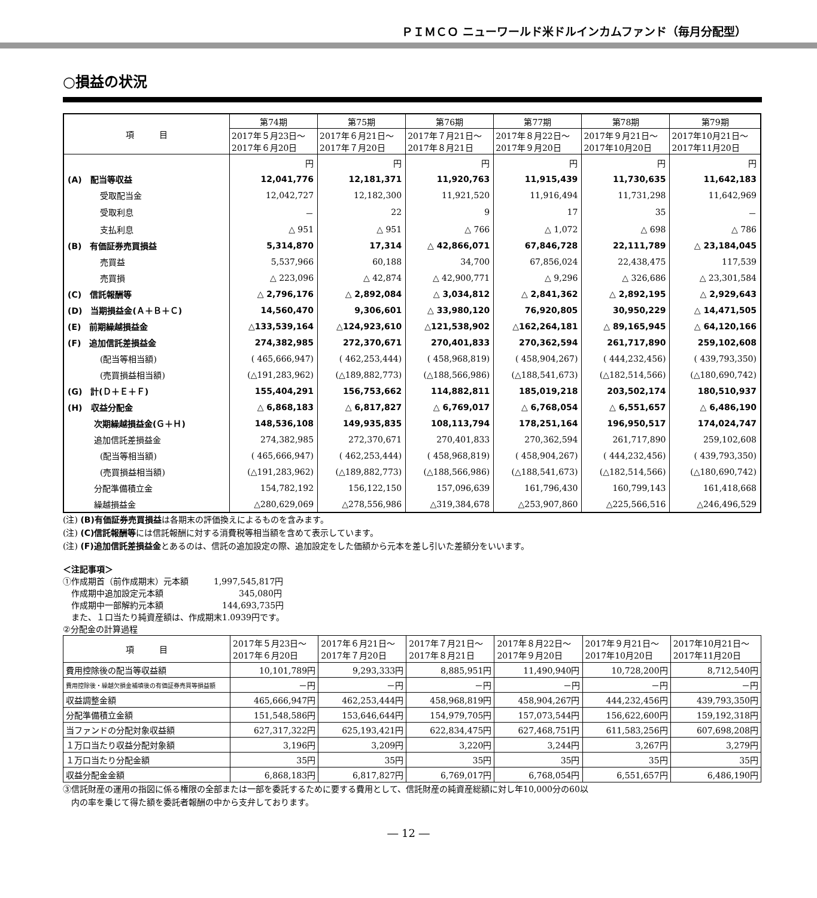ＰＩＭＣＯ ニューワールド米ドルインカムファンド（毎月分配型）
○損益の状況
| 項 目 | 第74期 | 第75期 | 第76期 | 第77期 | 第78期 | 第79期 |
| --- | --- | --- | --- | --- | --- | --- |
| | 2017年５月23日～ 2017年６月20日 | 2017年６月21日～ 2017年７月20日 | 2017年７月21日～ 2017年８月21日 | 2017年８月22日～ 2017年９月20日 | 2017年９月21日～ 2017年10月20日 | 2017年10月21日～ 2017年11月20日 |
| | 円 | 円 | 円 | 円 | 円 | 円 |
| (A) 配当等収益 | 12,041,776 | 12,181,371 | 11,920,763 | 11,915,439 | 11,730,635 | 11,642,183 |
| 受取配当金 | 12,042,727 | 12,182,300 | 11,921,520 | 11,916,494 | 11,731,298 | 11,642,969 |
| 受取利息 | － | 22 | 9 | 17 | 35 | － |
| 支払利息 | △ 951 | △ 951 | △ 766 | △ 1,072 | △ 698 | △ 786 |
| (B) 有価証券売買損益 | 5,314,870 | 17,314 | △ 42,866,071 | 67,846,728 | 22,111,789 | △ 23,184,045 |
| 売買益 | 5,537,966 | 60,188 | 34,700 | 67,856,024 | 22,438,475 | 117,539 |
| 売買損 | △ 223,096 | △ 42,874 | △ 42,900,771 | △ 9,296 | △ 326,686 | △ 23,301,584 |
| (C) 信託報酬等 | △ 2,796,176 | △ 2,892,084 | △ 3,034,812 | △ 2,841,362 | △ 2,892,195 | △ 2,929,643 |
| (D) 当期損益金(Ａ＋Ｂ＋Ｃ) | 14,560,470 | 9,306,601 | △ 33,980,120 | 76,920,805 | 30,950,229 | △ 14,471,505 |
| (E) 前期繰越損益金 | △133,539,164 | △124,923,610 | △121,538,902 | △162,264,181 | △ 89,165,945 | △ 64,120,166 |
| (F) 追加信託差損益金 | 274,382,985 | 272,370,671 | 270,401,833 | 270,362,594 | 261,717,890 | 259,102,608 |
| (配当等相当額) | ( 465,666,947) | ( 462,253,444) | ( 458,968,819) | ( 458,904,267) | ( 444,232,456) | ( 439,793,350) |
| (売買損益相当額) | (△191,283,962) | (△189,882,773) | (△188,566,986) | (△188,541,673) | (△182,514,566) | (△180,690,742) |
| (G) 計(Ｄ＋Ｅ＋Ｆ) | 155,404,291 | 156,753,662 | 114,882,811 | 185,019,218 | 203,502,174 | 180,510,937 |
| (H) 収益分配金 | △ 6,868,183 | △ 6,817,827 | △ 6,769,017 | △ 6,768,054 | △ 6,551,657 | △ 6,486,190 |
| 次期繰越損益金(Ｇ＋Ｈ) | 148,536,108 | 149,935,835 | 108,113,794 | 178,251,164 | 196,950,517 | 174,024,747 |
| 追加信託差損益金 | 274,382,985 | 272,370,671 | 270,401,833 | 270,362,594 | 261,717,890 | 259,102,608 |
| (配当等相当額) | ( 465,666,947) | ( 462,253,444) | ( 458,968,819) | ( 458,904,267) | ( 444,232,456) | ( 439,793,350) |
| (売買損益相当額) | (△191,283,962) | (△189,882,773) | (△188,566,986) | (△188,541,673) | (△182,514,566) | (△180,690,742) |
| 分配準備積立金 | 154,782,192 | 156,122,150 | 157,096,639 | 161,796,430 | 160,799,143 | 161,418,668 |
| 繰越損益金 | △280,629,069 | △278,556,986 | △319,384,678 | △253,907,860 | △225,566,516 | △246,496,529 |
(注) (B)有価証券売買損益は各期末の評価換えによるものを含みます。
(注) (C)信託報酬等には信託報酬に対する消費税等相当額を含めて表示しています。
(注) (F)追加信託差損益金とあるのは、信託の追加設定の際、追加設定をした価額から元本を差し引いた差額分をいいます。
＜注記事項＞
①作成期首（前作成期末）元本額　　　1,997,545,817円
　作成期中追加設定元本額　　　　　　　　　345,080円
　作成期中一部解約元本額　　　　　　　144,693,735円
　また、１口当たり純資産額は、作成期末1.0939円です。
②分配金の計算過程
| 項 目 | 2017年５月23日～ 2017年６月20日 | 2017年６月21日～ 2017年７月20日 | 2017年７月21日～ 2017年８月21日 | 2017年８月22日～ 2017年９月20日 | 2017年９月21日～ 2017年10月20日 | 2017年10月21日～ 2017年11月20日 |
| --- | --- | --- | --- | --- | --- | --- |
| 費用控除後の配当等収益額 | 10,101,789円 | 9,293,333円 | 8,885,951円 | 11,490,940円 | 10,728,200円 | 8,712,540円 |
| 費用控除後・繰越欠損金補填後の有価証券売買等損益額 | －円 | －円 | －円 | －円 | －円 | －円 |
| 収益調整金額 | 465,666,947円 | 462,253,444円 | 458,968,819円 | 458,904,267円 | 444,232,456円 | 439,793,350円 |
| 分配準備積立金額 | 151,548,586円 | 153,646,644円 | 154,979,705円 | 157,073,544円 | 156,622,600円 | 159,192,318円 |
| 当ファンドの分配対象収益額 | 627,317,322円 | 625,193,421円 | 622,834,475円 | 627,468,751円 | 611,583,256円 | 607,698,208円 |
| １万口当たり収益分配対象額 | 3,196円 | 3,209円 | 3,220円 | 3,244円 | 3,267円 | 3,279円 |
| １万口当たり分配金額 | 35円 | 35円 | 35円 | 35円 | 35円 | 35円 |
| 収益分配金金額 | 6,868,183円 | 6,817,827円 | 6,769,017円 | 6,768,054円 | 6,551,657円 | 6,486,190円 |
③信託財産の運用の指図に係る権限の全部または一部を委託するために要する費用として、信託財産の純資産総額に対し年10,000分の60以
　内の率を乗じて得た額を委託者報酬の中から支弁しております。
― 12 ―